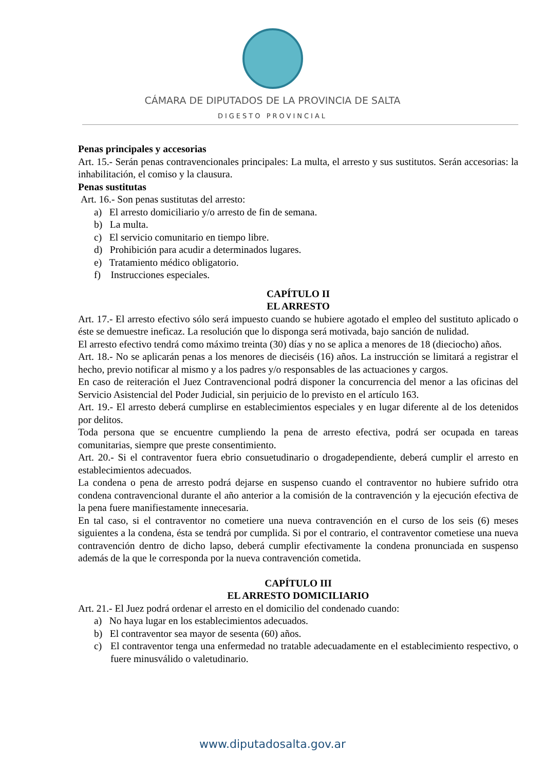CÁMARA DE DIPUTADOS DE LA PROVINCIA DE SALTA
DIGESTO PROVINCIAL
Penas principales y accesorias
Art. 15.- Serán penas contravencionales principales: La multa, el arresto y sus sustitutos. Serán accesorias: la inhabilitación, el comiso y la clausura.
Penas sustitutas
Art. 16.- Son penas sustitutas del arresto:
a) El arresto domiciliario y/o arresto de fin de semana.
b) La multa.
c) El servicio comunitario en tiempo libre.
d) Prohibición para acudir a determinados lugares.
e) Tratamiento médico obligatorio.
f) Instrucciones especiales.
CAPÍTULO II
EL ARRESTO
Art. 17.- El arresto efectivo sólo será impuesto cuando se hubiere agotado el empleo del sustituto aplicado o éste se demuestre ineficaz. La resolución que lo disponga será motivada, bajo sanción de nulidad.
El arresto efectivo tendrá como máximo treinta (30) días y no se aplica a menores de 18 (dieciocho) años.
Art. 18.- No se aplicarán penas a los menores de dieciséis (16) años. La instrucción se limitará a registrar el hecho, previo notificar al mismo y a los padres y/o responsables de las actuaciones y cargos.
En caso de reiteración el Juez Contravencional podrá disponer la concurrencia del menor a las oficinas del Servicio Asistencial del Poder Judicial, sin perjuicio de lo previsto en el artículo 163.
Art. 19.- El arresto deberá cumplirse en establecimientos especiales y en lugar diferente al de los detenidos por delitos.
Toda persona que se encuentre cumpliendo la pena de arresto efectiva, podrá ser ocupada en tareas comunitarias, siempre que preste consentimiento.
Art. 20.- Si el contraventor fuera ebrio consuetudinario o drogadependiente, deberá cumplir el arresto en establecimientos adecuados.
La condena o pena de arresto podrá dejarse en suspenso cuando el contraventor no hubiere sufrido otra condena contravencional durante el año anterior a la comisión de la contravención y la ejecución efectiva de la pena fuere manifiestamente innecesaria.
En tal caso, si el contraventor no cometiere una nueva contravención en el curso de los seis (6) meses siguientes a la condena, ésta se tendrá por cumplida. Si por el contrario, el contraventor cometiese una nueva contravención dentro de dicho lapso, deberá cumplir efectivamente la condena pronunciada en suspenso además de la que le corresponda por la nueva contravención cometida.
CAPÍTULO III
EL ARRESTO DOMICILIARIO
Art. 21.- El Juez podrá ordenar el arresto en el domicilio del condenado cuando:
a) No haya lugar en los establecimientos adecuados.
b) El contraventor sea mayor de sesenta (60) años.
c) El contraventor tenga una enfermedad no tratable adecuadamente en el establecimiento respectivo, o fuere minusválido o valetudinario.
www.diputadosalta.gov.ar